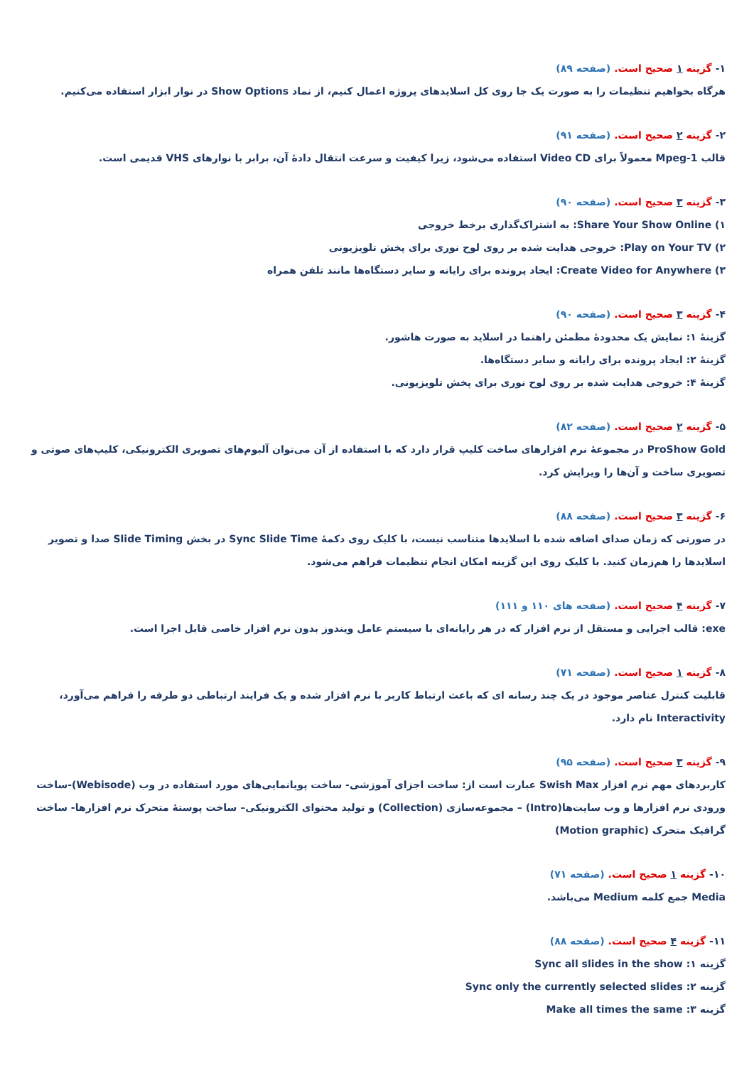۱- گزینه ۱ صحیح است. (صفحه ۸۹)
هرگاه بخواهیم تنظیمات را به صورت یک جا روی کل اسلایدهای پروژه اعمال کنیم، از نماد Show Options در نوار ابزار استفاده می‌کنیم.
۲- گزینه ۲ صحیح است. (صفحه ۹۱)
قالب Mpeg-1 معمولاً برای Video CD استفاده می‌شود، زیرا کیفیت و سرعت انتقال دادهٔ آن، برابر با نوارهای VHS قدیمی است.
۳- گزینه ۳ صحیح است. (صفحه ۹۰)
۱) Share Your Show Online: به اشتراک‌گذاری برخط خروجی
۲) Play on Your TV: خروجی هدایت شده بر روی لوح نوری برای پخش تلویزیونی
۳) Create Video for Anywhere: ایجاد پرونده برای رایانه و سایر دستگاه‌ها مانند تلفن همراه
۴- گزینه ۳ صحیح است. (صفحه ۹۰)
گزینهٔ ۱: نمایش یک محدودهٔ مطمئن راهنما در اسلاید به صورت هاشور.
گزینهٔ ۲: ایجاد پرونده برای رایانه و سایر دستگاه‌ها.
گزینهٔ ۴: خروجی هدایت شده بر روی لوح نوری برای پخش تلویزیونی.
۵- گزینه ۲ صحیح است. (صفحه ۸۲)
ProShow Gold در مجموعهٔ نرم افزارهای ساخت کلیپ قرار دارد که با استفاده از آن می‌توان آلبوم‌های تصویری الکترونیکی، کلیپ‌های صوتی و تصویری ساخت و آن‌ها را ویرایش کرد.
۶- گزینه ۳ صحیح است. (صفحه ۸۸)
در صورتی که زمان صدای اضافه شده با اسلایدها متناسب نیست، با کلیک روی دکمهٔ Sync Slide Time در بخش Slide Timing صدا و تصویر اسلایدها را هم‌زمان کنید. با کلیک روی این گزینه امکان انجام تنظیمات فراهم می‌شود.
۷- گزینه ۴ صحیح است. (صفحه های ۱۱۰ و ۱۱۱)
exe: قالب اجرایی و مستقل از نرم افزار که در هر رایانه‌ای با سیستم عامل ویندوز بدون نرم افزار خاصی قابل اجرا است.
۸- گزینه ۱ صحیح است. (صفحه ۷۱)
قابلیت کنترل عناصر موجود در یک چند رسانه ای که باعث ارتباط کاربر با نرم افزار شده و یک فرایند ارتباطی دو طرفه را فراهم می‌آورد، Interactivity نام دارد.
۹- گزینه ۳ صحیح است. (صفحه ۹۵)
کاربردهای مهم نرم افزار Swish Max عبارت است از: ساخت اجزای آموزشی- ساخت پویانمایی‌های مورد استفاده در وب (Webisode)-ساخت ورودی نرم افزارها و وب سایت‌ها(Intro) – مجموعه‌سازی (Collection) و تولید محتوای الکترونیکی– ساخت پوستهٔ متحرک نرم افزارها- ساخت گرافیک متحرک (Motion graphic)
۱۰- گزینه ۱ صحیح است. (صفحه ۷۱)
Media جمع کلمه Medium می‌باشد.
۱۱- گزینه ۴ صحیح است. (صفحه ۸۸)
گزینه ۱: Sync all slides in the show
گزینه ۲: Sync only the currently selected slides
گزینه ۳: Make all times the same